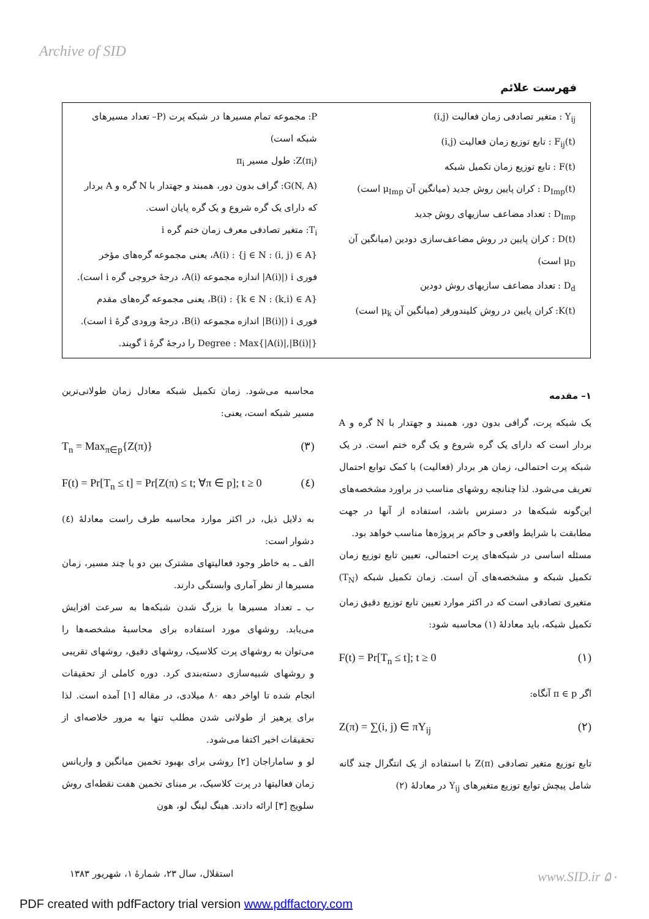Archive of SID
فهرست علائم
Y<sub>ij</sub> : متغیر تصادفی زمان فعالیت (i,j)
F<sub>ij</sub>(t) : تابع توزیع زمان فعالیت (i,j)
F(t) : تابع توزیع زمان تکمیل شبکه
D<sub>Imp</sub>(t) : کران پایین روش جدید (میانگین آن μ<sub>Imp</sub> است)
D<sub>Imp</sub> : تعداد مضاعف سازیهای روش جدید
D(t) : کران پایین در روش مضاعف‌سازی دودین (میانگین آن μ<sub>D</sub> است)
D<sub>d</sub> : تعداد مضاعف سازیهای روش دودین
K(t): کران پایین در روش کلیندورفر (میانگین آن μ<sub>k</sub> است)
P: مجموعه تمام مسیرها در شبکه پرت (P– تعداد مسیرهای شبکه است)
Z(π<sub>i</sub>): طول مسیر π<sub>i</sub>
G(N, A): گراف بدون دور، همبند و جهتدار با N گره و A بردار که دارای یک گره شروع و یک گره پایان است.
T<sub>i</sub>: متغیر تصادفی معرف زمان ختم گره i
A(i) : {j ∈ N : (i, j) ∈ A}، یعنی مجموعه گره‌های مؤخر فوری i (|A(i)| اندازه مجموعه A(i)، درجهٔ خروجی گره i است).
B(i) : {k ∈ N : (k,i) ∈ A}، یعنی مجموعه گره‌های مقدم فوری i (|B(i)| اندازه مجموعه B(i)، درجهٔ ورودی گرهٔ i است).
Degree : Max{|A(i)|,|B(i)|} را درجهٔ گرهٔ i گویند.
۱– مقدمه
یک شبکه پرت، گرافی بدون دور، همبند و جهتدار با N گره و A بردار است که دارای یک گره شروع و یک گره ختم است. در یک شبکه پرت احتمالی، زمان هر بردار (فعالیت) با کمک توابع احتمال تعریف می‌شود. لذا چنانچه روشهای مناسب در براورد مشخصه‌های این‌گونه شبکه‌ها در دسترس باشد، استفاده از آنها در جهت مطابقت با شرایط واقعی و حاکم بر پروژه‌ها مناسب خواهد بود.
مسئله اساسی در شبکه‌های پرت احتمالی، تعیین تابع توزیع زمان تکمیل شبکه و مشخصه‌های آن است. زمان تکمیل شبکه (T<sub>N</sub>) متغیری تصادفی است که در اکثر موارد تعیین تابع توزیع دقیق زمان تکمیل شبکه، باید معادلهٔ (۱) محاسبه شود:
F(t) = Pr[T<sub>n</sub> ≤ t]; t ≥ 0 (۱)
اگر π ∈ p آنگاه:
Z(π) = ∑(i, j) ∈ πY<sub>ij</sub> (۲)
تابع توزیع متغیر تصادفی Z(π) با استفاده از یک انتگرال چند گانه شامل پیچش توابع توزیع متغیرهای Y<sub>ij</sub> در معادلهٔ (۲)
محاسبه می‌شود. زمان تکمیل شبکه معادل زمان طولانی‌ترین مسیر شبکه است، یعنی:
T<sub>n</sub> = Max<sub>π∈p</sub>{Z(π)} (۳)
F(t) = Pr[T<sub>n</sub> ≤ t] = Pr[Z(π) ≤ t; ∀π ∈ p]; t ≥ 0 (٤)
به دلایل ذیل، در اکثر موارد محاسبه طرف راست معادلهٔ (٤) دشوار است:
الف ـ به خاطر وجود فعالیتهای مشترک بین دو یا چند مسیر، زمان مسیرها از نظر آماری وابستگی دارند.
ب ـ تعداد مسیرها با بزرگ شدن شبکه‌ها به سرعت افزایش می‌یابد. روشهای مورد استفاده برای محاسبهٔ مشخصه‌ها را می‌توان به روشهای پرت کلاسیک، روشهای دقیق، روشهای تقریبی و روشهای شبیه‌سازی دسته‌بندی کرد. دوره کاملی از تحقیقات انجام شده تا اواخر دهه ۸۰ میلادی، در مقاله [۱] آمده است. لذا برای پرهیز از طولانی شدن مطلب تنها به مرور خلاصه‌ای از تحقیقات اخیر اکتفا می‌شود.
لو و ساماراجان [۲] روشی برای بهبود تخمین میانگین و واریانس زمان فعالیتها در پرت کلاسیک، بر مبنای تخمین هفت نقطه‌ای روش سلویج [۳] ارائه دادند. هینگ لینگ لو، هون
استقلال، سال ۲۳، شمارهٔ ۱، شهریور ۱۳۸۳
www.SID.ir ۵۰
PDF created with pdfFactory trial version www.pdffactory.com